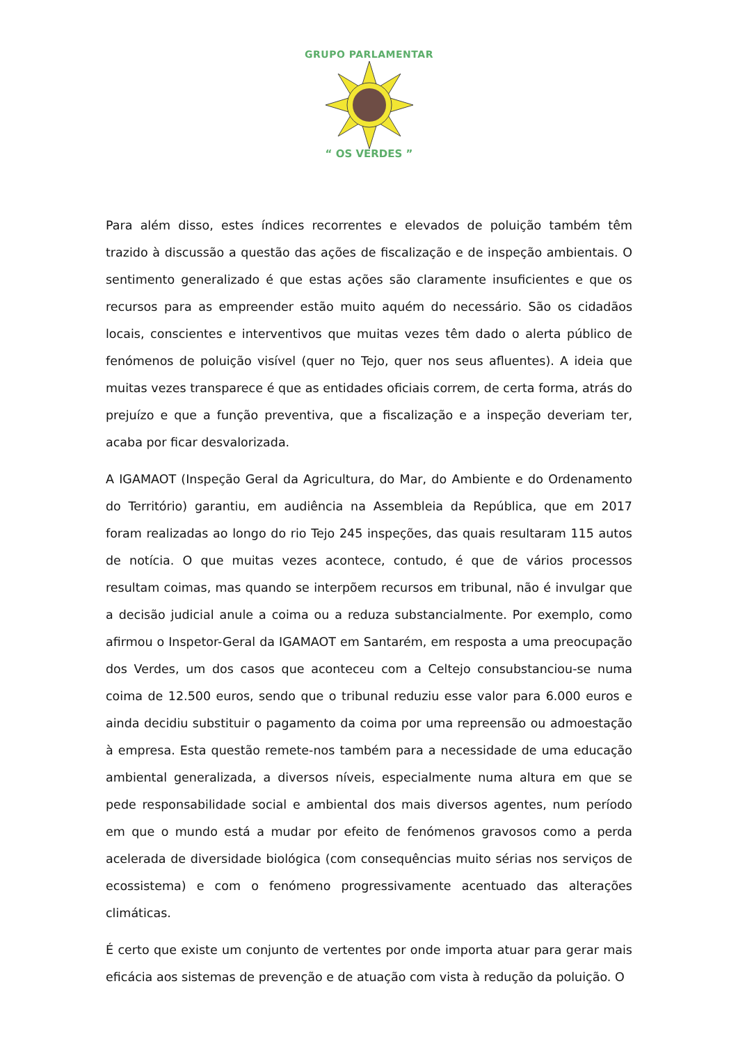GRUPO PARLAMENTAR
“ OS VERDES ”
Para além disso, estes índices recorrentes e elevados de poluição também têm trazido à discussão a questão das ações de fiscalização e de inspeção ambientais. O sentimento generalizado é que estas ações são claramente insuficientes e que os recursos para as empreender estão muito aquém do necessário. São os cidadãos locais, conscientes e interventivos que muitas vezes têm dado o alerta público de fenómenos de poluição visível (quer no Tejo, quer nos seus afluentes). A ideia que muitas vezes transparece é que as entidades oficiais correm, de certa forma, atrás do prejuízo e que a função preventiva, que a fiscalização e a inspeção deveriam ter, acaba por ficar desvalorizada.
A IGAMAOT (Inspeção Geral da Agricultura, do Mar, do Ambiente e do Ordenamento do Território) garantiu, em audiência na Assembleia da República, que em 2017 foram realizadas ao longo do rio Tejo 245 inspeções, das quais resultaram 115 autos de notícia. O que muitas vezes acontece, contudo, é que de vários processos resultam coimas, mas quando se interpõem recursos em tribunal, não é invulgar que a decisão judicial anule a coima ou a reduza substancialmente. Por exemplo, como afirmou o Inspetor-Geral da IGAMAOT em Santarém, em resposta a uma preocupação dos Verdes, um dos casos que aconteceu com a Celtejo consubstanciou-se numa coima de 12.500 euros, sendo que o tribunal reduziu esse valor para 6.000 euros e ainda decidiu substituir o pagamento da coima por uma repreensão ou admoestação à empresa. Esta questão remete-nos também para a necessidade de uma educação ambiental generalizada, a diversos níveis, especialmente numa altura em que se pede responsabilidade social e ambiental dos mais diversos agentes, num período em que o mundo está a mudar por efeito de fenómenos gravosos como a perda acelerada de diversidade biológica (com consequências muito sérias nos serviços de ecossistema) e com o fenómeno progressivamente acentuado das alterações climáticas.
É certo que existe um conjunto de vertentes por onde importa atuar para gerar mais eficácia aos sistemas de prevenção e de atuação com vista à redução da poluição. O